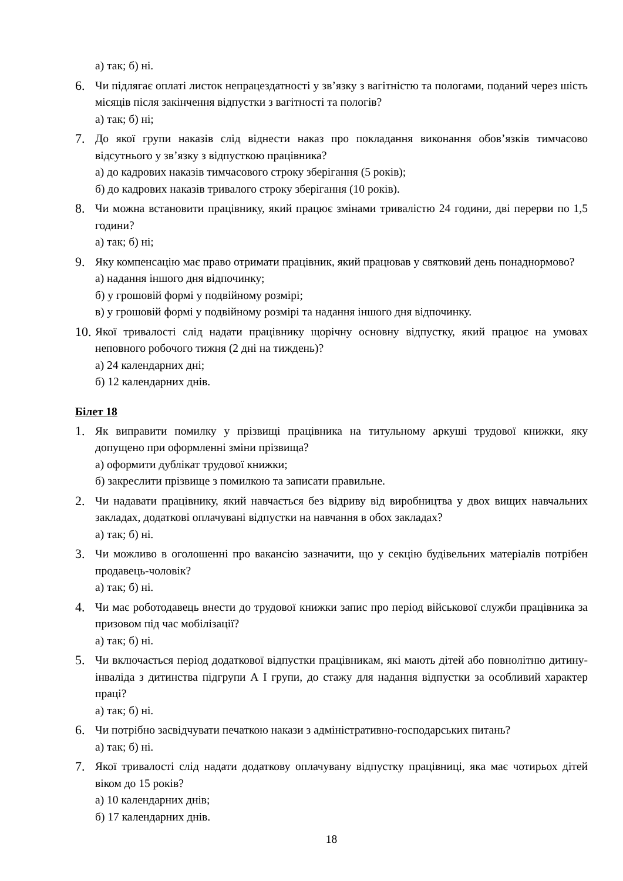а) так; б) ні.
6. Чи підлягає оплаті листок непрацездатності у зв’язку з вагітністю та пологами, поданий через шість місяців після закінчення відпустки з вагітності та пологів?
а) так; б) ні;
7. До якої групи наказів слід віднести наказ про покладання виконання обов’язків тимчасово відсутнього у зв’язку з відпусткою працівника?
а) до кадрових наказів тимчасового строку зберігання (5 років);
б) до кадрових наказів тривалого строку зберігання (10 років).
8. Чи можна встановити працівнику, який працює змінами тривалістю 24 години, дві перерви по 1,5 години?
а) так; б) ні;
9. Яку компенсацію має право отримати працівник, який працював у святковий день понаднормово?
а) надання іншого дня відпочинку;
б) у грошовій формі у подвійному розмірі;
в) у грошовій формі у подвійному розмірі та надання іншого дня відпочинку.
10.
Якої тривалості слід надати працівнику щорічну основну відпустку, який працює на умовах неповного робочого тижня (2 дні на тиждень)?
а) 24 календарних дні;
б) 12 календарних днів.
Білет 18
1. Як виправити помилку у прізвищі працівника на титульному аркуші трудової книжки, яку допущено при оформленні зміни прізвища?
а) оформити дублікат трудової книжки;
б) закреслити прізвище з помилкою та записати правильне.
2. Чи надавати працівнику, який навчається без відриву від виробництва у двох вищих навчальних закладах, додаткові оплачувані відпустки на навчання в обох закладах?
а) так; б) ні.
3. Чи можливо в оголошенні про вакансію зазначити, що у секцію будівельних матеріалів потрібен продавець-чоловік?
а) так; б) ні.
4. Чи має роботодавець внести до трудової книжки запис про період військової служби працівника за призовом під час мобілізації?
а) так; б) ні.
5. Чи включається період додаткової відпустки працівникам, які мають дітей або повнолітню дитину-інваліда з дитинства підгрупи А І групи, до стажу для надання відпустки за особливий характер праці?
а) так; б) ні.
6. Чи потрібно засвідчувати печаткою накази з адміністративно-господарських питань?
а) так; б) ні.
7. Якої тривалості слід надати додаткову оплачувану відпустку працівниці, яка має чотирьох дітей віком до 15 років?
а) 10 календарних днів;
б) 17 календарних днів.
18